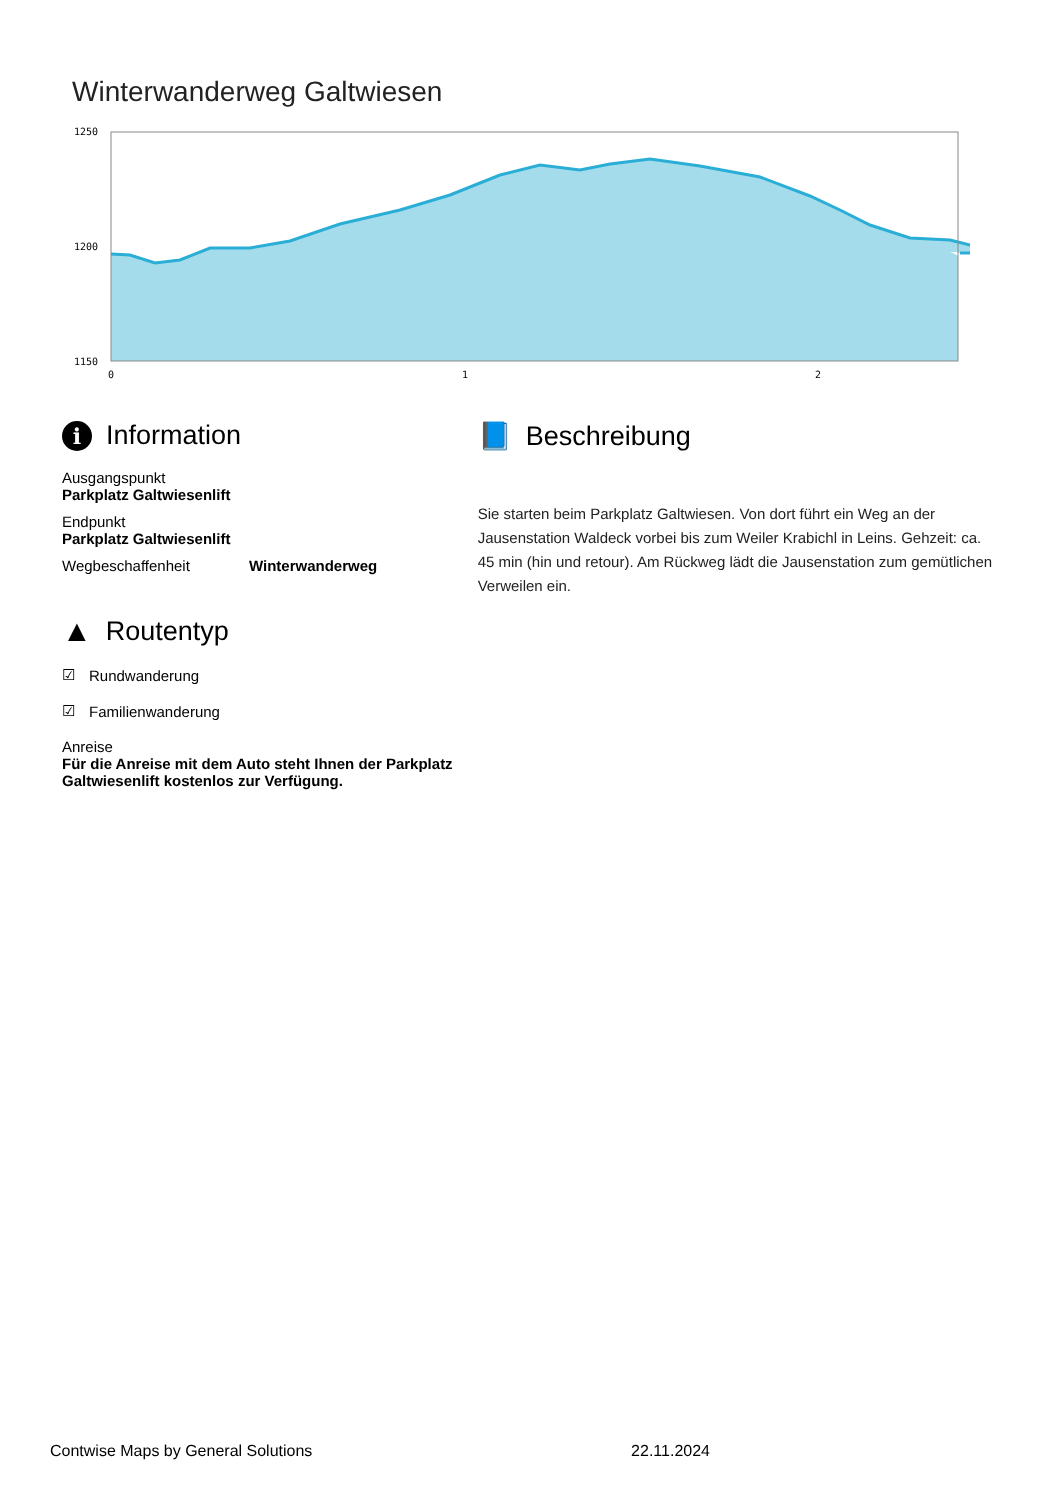Winterwanderweg Galtwiesen
1250
1200
1150
0
1
2
i Information
Ausgangspunkt
Parkplatz Galtwiesenlift
Endpunkt
Parkplatz Galtwiesenlift
Wegbeschaffenheit Winterwanderweg
▲ Routentyp
☑ Rundwanderung
☑ Familienwanderung
Anreise
Für die Anreise mit dem Auto steht Ihnen der Parkplatz Galtwiesenlift kostenlos zur Verfügung.
📘 Beschreibung
Sie starten beim Parkplatz Galtwiesen. Von dort führt ein Weg an der Jausenstation Waldeck vorbei bis zum Weiler Krabichl in Leins. Gehzeit: ca. 45 min (hin und retour). Am Rückweg lädt die Jausenstation zum gemütlichen Verweilen ein.
Contwise Maps by General Solutions 22.11.2024